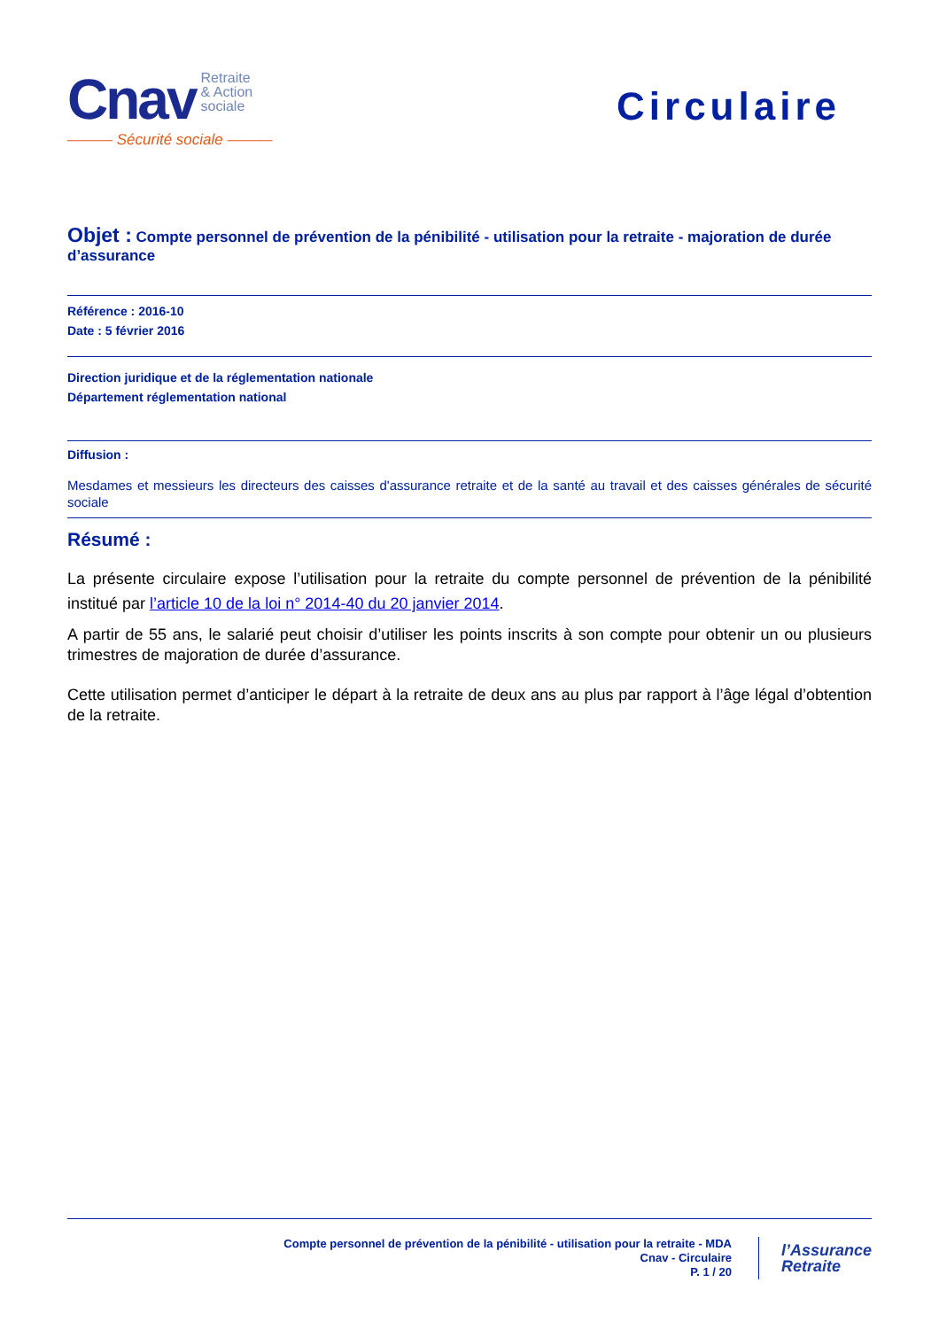Cnav Retraite
& Action
sociale
——— Sécurité sociale ———
Circulaire
Objet : Compte personnel de prévention de la pénibilité - utilisation pour la retraite - majoration de durée d’assurance
Référence : 2016-10
Date : 5 février 2016
Direction juridique et de la réglementation nationale
Département réglementation national
Diffusion :
Mesdames et messieurs les directeurs des caisses d'assurance retraite et de la santé au travail et des caisses générales de sécurité sociale
Résumé :
La présente circulaire expose l’utilisation pour la retraite du compte personnel de prévention de la pénibilité institué par l’article 10 de la loi n° 2014-40 du 20 janvier 2014.
A partir de 55 ans, le salarié peut choisir d’utiliser les points inscrits à son compte pour obtenir un ou plusieurs trimestres de majoration de durée d’assurance.
Cette utilisation permet d’anticiper le départ à la retraite de deux ans au plus par rapport à l’âge légal d’obtention de la retraite.
Compte personnel de prévention de la pénibilité - utilisation pour la retraite - MDA
Cnav - Circulaire
P. 1 / 20
l’Assurance
Retraite